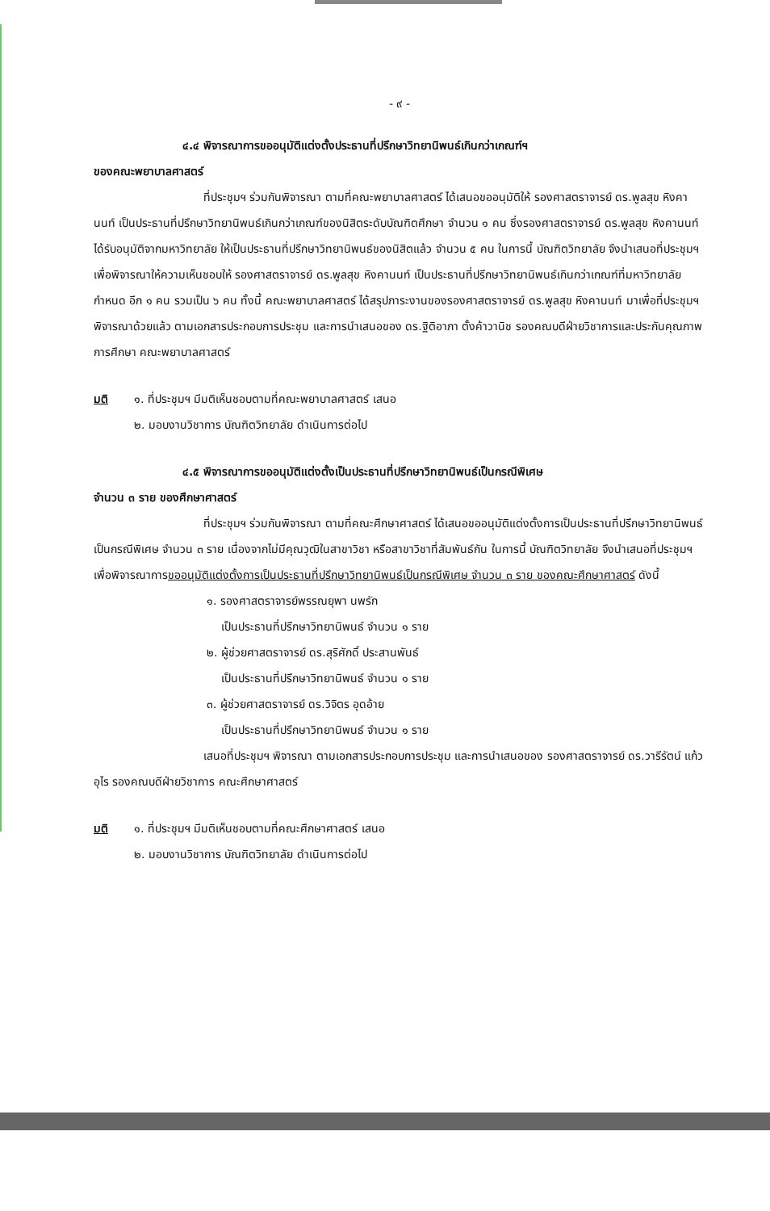- ๙ -
๔.๔ พิจารณาการขออนุมัติแต่งตั้งประธานที่ปรึกษาวิทยานิพนธ์เกินกว่าเกณฑ์ฯ
ของคณะพยาบาลศาสตร์
ที่ประชุมฯ ร่วมกันพิจารณา ตามที่คณะพยาบาลศาสตร์ ได้เสนอขออนุมัติให้ รองศาสตราจารย์ ดร.พูลสุข หิงคานนท์ เป็นประธานที่ปรึกษาวิทยานิพนธ์เกินกว่าเกณฑ์ของนิสิตระดับบัณฑิตศึกษา จำนวน ๑ คน ซึ่งรองศาสตราจารย์ ดร.พูลสุข หิงคานนท์ ได้รับอนุมัติจากมหาวิทยาลัย ให้เป็นประธานที่ปรึกษาวิทยานิพนธ์ของนิสิตแล้ว จำนวน ๕ คน ในการนี้ บัณฑิตวิทยาลัย จึงนำเสนอที่ประชุมฯ เพื่อพิจารณาให้ความเห็นชอบให้ รองศาสตราจารย์ ดร.พูลสุข หิงคานนท์ เป็นประธานที่ปรึกษาวิทยานิพนธ์เกินกว่าเกณฑ์ที่มหาวิทยาลัยกำหนด อีก ๑ คน รวมเป็น ๖ คน ทั้งนี้ คณะพยาบาลศาสตร์ ได้สรุปภาระงานของรองศาสตราจารย์ ดร.พูลสุข หิงคานนท์ มาเพื่อที่ประชุมฯ พิจารณาด้วยแล้ว ตามเอกสารประกอบการประชุม และการนำเสนอของ ดร.ฐิติอาภา ตั้งค้าวานิช รองคณบดีฝ่ายวิชาการและประกันคุณภาพการศึกษา คณะพยาบาลศาสตร์
มติ ๑. ที่ประชุมฯ มีมติเห็นชอบตามที่คณะพยาบาลศาสตร์ เสนอ
๒. มอบงานวิชาการ บัณฑิตวิทยาลัย ดำเนินการต่อไป
๔.๕ พิจารณาการขออนุมัติแต่งตั้งเป็นประธานที่ปรึกษาวิทยานิพนธ์เป็นกรณีพิเศษ
จำนวน ๓ ราย ของศึกษาศาสตร์
ที่ประชุมฯ ร่วมกันพิจารณา ตามที่คณะศึกษาศาสตร์ ได้เสนอขออนุมัติแต่งตั้งการเป็นประธานที่ปรึกษาวิทยานิพนธ์เป็นกรณีพิเศษ จำนวน ๓ ราย เนื่องจากไม่มีคุณวุฒิในสาขาวิชา หรือสาขาวิชาที่สัมพันธ์กัน ในการนี้ บัณฑิตวิทยาลัย จึงนำเสนอที่ประชุมฯ เพื่อพิจารณาการขออนุมัติแต่งตั้งการเป็นประธานที่ปรึกษาวิทยานิพนธ์เป็นกรณีพิเศษ จำนวน ๓ ราย ของคณะศึกษาศาสตร์ ดังนี้
๑. รองศาสตราจารย์พรรณยุพา นพรัก
เป็นประธานที่ปรึกษาวิทยานิพนธ์ จำนวน ๑ ราย
๒. ผู้ช่วยศาสตราจารย์ ดร.สุริศักดิ์ ประสานพันธ์
เป็นประธานที่ปรึกษาวิทยานิพนธ์ จำนวน ๑ ราย
๓. ผู้ช่วยศาสตราจารย์ ดร.วิจิตร อุดอ้าย
เป็นประธานที่ปรึกษาวิทยานิพนธ์ จำนวน ๑ ราย
เสนอที่ประชุมฯ พิจารณา ตามเอกสารประกอบการประชุม และการนำเสนอของ รองศาสตราจารย์ ดร.วารีรัตน์ แก้วอุไร รองคณบดีฝ่ายวิชาการ คณะศึกษาศาสตร์
มติ ๑. ที่ประชุมฯ มีมติเห็นชอบตามที่คณะศึกษาศาสตร์ เสนอ
๒. มอบงานวิชาการ บัณฑิตวิทยาลัย ดำเนินการต่อไป